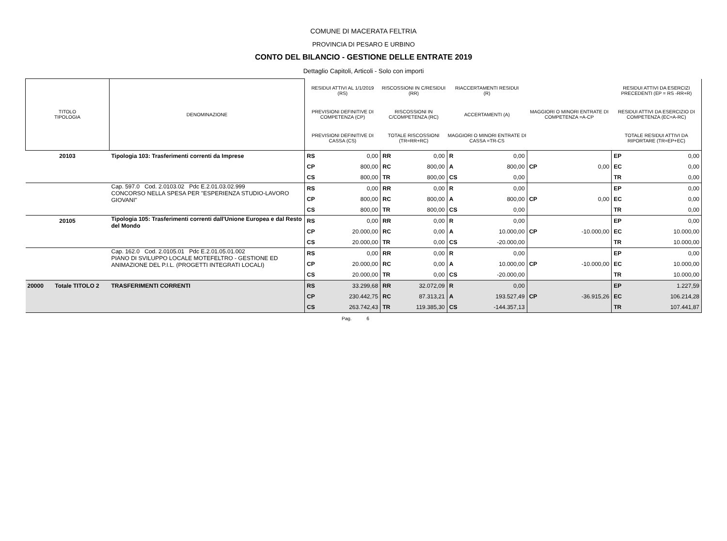COMUNE DI MACERATA FELTRIA
PROVINCIA DI PESARO E URBINO
CONTO DEL BILANCIO - GESTIONE DELLE ENTRATE 2019
Dettaglio Capitoli, Articoli - Solo con importi
| TITOLO TIPOLOGIA | DENOMINAZIONE | RESIDUI ATTIVI AL 1/1/2019 (RS) | | RISCOSSIONI IN C/RESIDUI (RR) | | RIACCERTAMENTI RESIDUI (R) | | | | RESIDUI ATTIVI DA ESERCIZI PRECEDENTI (EP = RS -RR+R) | |
| --- | --- | --- | --- | --- | --- | --- | --- | --- | --- | --- | --- |
| | | PREVISIONI DEFINITIVE DI COMPETENZA (CP) | | RISCOSSIONI IN C/COMPETENZA (RC) | | ACCERTAMENTI (A) | | MAGGIORI O MINORI ENTRATE DI COMPETENZA =A-CP | | RESIDUI ATTIVI DA ESERCIZIO DI COMPETENZA (EC=A-RC) | |
| | | PREVISIONI DEFINITIVE DI CASSA (CS) | | TOTALE RISCOSSIONI (TR=RR+RC) | | MAGGIORI O MINORI ENTRATE DI CASSA =TR-CS | | | | TOTALE RESIDUI ATTIVI DA RIPORTARE (TR=EP+EC) | |
| 20103 | Tipologia 103: Trasferimenti correnti da Imprese | RS | 0,00 | RR | 0,00 | R | 0,00 | | | EP | 0,00 |
| | | CP | 800,00 | RC | 800,00 | A | 800,00 | CP | 0,00 | EC | 0,00 |
| | | CS | 800,00 | TR | 800,00 | CS | 0,00 | | | TR | 0,00 |
| | Cap. 597.0 Cod. 2.0103.02 Pdc E.2.01.03.02.999 CONCORSO NELLA SPESA PER "ESPERIENZA STUDIO-LAVORO GIOVANI" | RS | 0,00 | RR | 0,00 | R | 0,00 | | | EP | 0,00 |
| | | CP | 800,00 | RC | 800,00 | A | 800,00 | CP | 0,00 | EC | 0,00 |
| | | CS | 800,00 | TR | 800,00 | CS | 0,00 | | | TR | 0,00 |
| 20105 | Tipologia 105: Trasferimenti correnti dall'Unione Europea e dal Resto del Mondo | RS | 0,00 | RR | 0,00 | R | 0,00 | | | EP | 0,00 |
| | | CP | 20.000,00 | RC | 0,00 | A | 10.000,00 | CP | -10.000,00 | EC | 10.000,00 |
| | | CS | 20.000,00 | TR | 0,00 | CS | -20.000,00 | | | TR | 10.000,00 |
| | Cap. 162.0 Cod. 2.0105.01 Pdc E.2.01.05.01.002 PIANO DI SVILUPPO LOCALE MOTEFELTRO - GESTIONE ED ANIMAZIONE DEL P.I.L. (PROGETTI INTEGRATI LOCALI) | RS | 0,00 | RR | 0,00 | R | 0,00 | | | EP | 0,00 |
| | | CP | 20.000,00 | RC | 0,00 | A | 10.000,00 | CP | -10.000,00 | EC | 10.000,00 |
| | | CS | 20.000,00 | TR | 0,00 | CS | -20.000,00 | | | TR | 10.000,00 |
| 20000 Totale TITOLO 2 | TRASFERIMENTI CORRENTI | RS | 33.299,68 | RR | 32.072,09 | R | 0,00 | | | EP | 1.227,59 |
| | | CP | 230.442,75 | RC | 87.313,21 | A | 193.527,49 | CP | -36.915,26 | EC | 106.214,28 |
| | | CS | 263.742,43 | TR | 119.385,30 | CS | -144.357,13 | | | TR | 107.441,87 |
Pag. 6